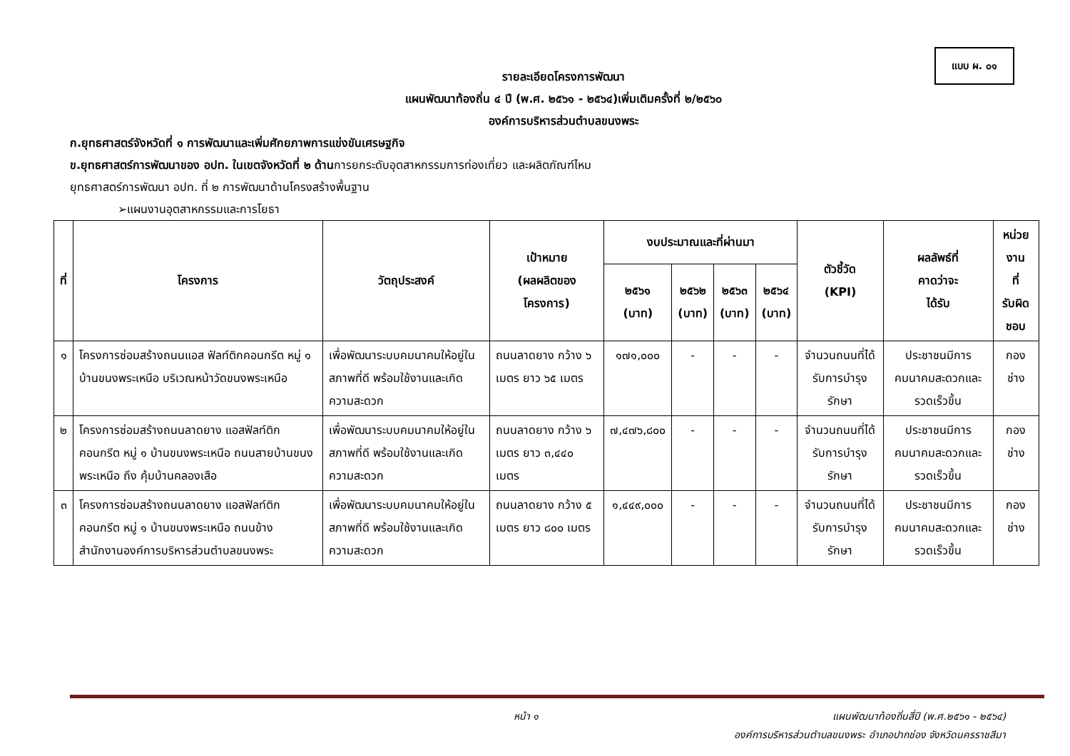แบบ ผ. ๐๑
รายละเอียดโครงการพัฒนา
แผนพัฒนาท้องถิ่น ๔ ปี (พ.ศ. ๒๕๖๑ - ๒๕๖๔)เพิ่มเติมครั้งที่ ๒/๒๕๖๐
องค์การบริหารส่วนตำบลขนงพระ
ก.ยุทธศาสตร์จังหวัดที่ ๑ การพัฒนาและเพิ่มศักยภาพการแข่งขันเศรษฐกิจ
ข.ยุทธศาสตร์การพัฒนาของ อปท. ในเขตจังหวัดที่ ๒ ด้านการยกระดับอุตสาหกรรมการท่องเที่ยว และผลิตภัณฑ์ไหม
ยุทธศาสตร์การพัฒนา อปท. ที่ ๒ การพัฒนาด้านโครงสร้างพื้นฐาน
➢แผนงานอุตสาหกรรมและการโยธา
| ที่ | โครงการ | วัตถุประสงค์ | เป้าหมาย (ผลผลิตของ โครงการ) | งบประมาณและที่ผ่านมา | | | | ตัวชี้วัด (KPI) | ผลลัพธ์ที่ คาดว่าจะ ได้รับ | หน่วยงาน ที่ รับผิดชอบ |
| --- | --- | --- | --- | --- | --- | --- | --- | --- | --- | --- |
| | | | | ๒๕๖๑ (บาท) | ๒๕๖๒ (บาท) | ๒๕๖๓ (บาท) | ๒๕๖๔ (บาท) | | | |
| ๑ | โครงการซ่อมสร้างถนนแอส ฟัลท์ติกคอนกรีต หมู่ ๑ บ้านขนงพระเหนือ บริเวณหน้าวัดขนงพระเหนือ | เพื่อพัฒนาระบบคมนาคมให้อยู่ในสภาพที่ดี พร้อมใช้งานและเกิดความสะดวก | ถนนลาดยาง กว้าง ๖ เมตร ยาว ๖๕ เมตร | ๑๗๑,๐๐๐ | - | - | - | จำนวนถนนที่ได้รับการบำรุงรักษา | ประชาชนมีการคมนาคมสะดวกและรวดเร็วขึ้น | กองช่าง |
| ๒ | โครงการซ่อมสร้างถนนลาดยาง แอสฟัลท์ติกคอนกรีต หมู่ ๑ บ้านขนงพระเหนือ ถนนสายบ้านขนงพระเหนือ ถึง คุ้มบ้านคลองเสือ | เพื่อพัฒนาระบบคมนาคมให้อยู่ในสภาพที่ดี พร้อมใช้งานและเกิดความสะดวก | ถนนลาดยาง กว้าง ๖ เมตร ยาว ๓,๔๔๐ เมตร | ๗,๔๗๖,๘๐๐ | - | - | - | จำนวนถนนที่ได้รับการบำรุงรักษา | ประชาชนมีการคมนาคมสะดวกและรวดเร็วขึ้น | กองช่าง |
| ๓ | โครงการซ่อมสร้างถนนลาดยาง แอสฟัลท์ติกคอนกรีต หมู่ ๑ บ้านขนงพระเหนือ ถนนข้างสำนักงานองค์การบริหารส่วนตำบลขนงพระ | เพื่อพัฒนาระบบคมนาคมให้อยู่ในสภาพที่ดี พร้อมใช้งานและเกิดความสะดวก | ถนนลาดยาง กว้าง ๕ เมตร ยาว ๘๐๐ เมตร | ๑,๔๔๙,๐๐๐ | - | - | - | จำนวนถนนที่ได้รับการบำรุงรักษา | ประชาชนมีการคมนาคมสะดวกและรวดเร็วขึ้น | กองช่าง |
หน้า ๑
แผนพัฒนาท้องถิ่นสี่ปี (พ.ศ.๒๕๖๑ - ๒๕๖๔)
องค์การบริหารส่วนตำบลขนงพระ อำเภอปากช่อง จังหวัดนครราชสีมา